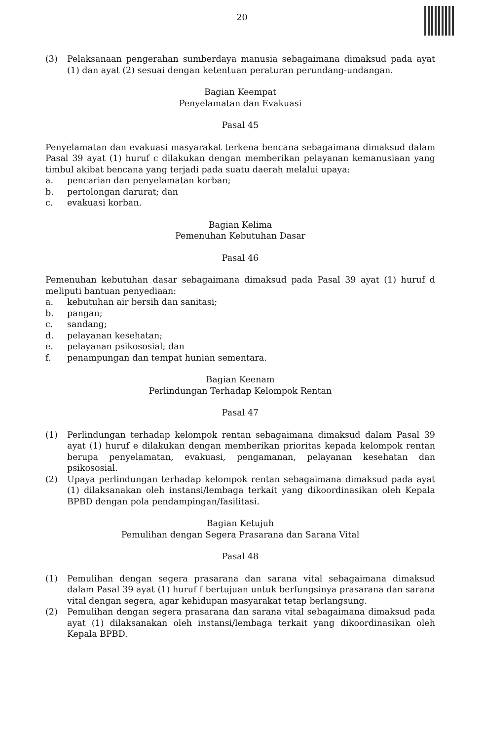20
(3) Pelaksanaan pengerahan sumberdaya manusia sebagaimana dimaksud pada ayat (1) dan ayat (2) sesuai dengan ketentuan peraturan perundang-undangan.
Bagian Keempat
Penyelamatan dan Evakuasi
Pasal 45
Penyelamatan dan evakuasi masyarakat terkena bencana sebagaimana dimaksud dalam Pasal 39 ayat (1) huruf c dilakukan dengan memberikan pelayanan kemanusiaan yang timbul akibat bencana yang terjadi pada suatu daerah melalui upaya:
a. pencarian dan penyelamatan korban;
b. pertolongan darurat; dan
c. evakuasi korban.
Bagian Kelima
Pemenuhan Kebutuhan Dasar
Pasal 46
Pemenuhan kebutuhan dasar sebagaimana dimaksud pada Pasal 39 ayat (1) huruf d meliputi bantuan penyediaan:
a. kebutuhan air bersih dan sanitasi;
b. pangan;
c. sandang;
d. pelayanan kesehatan;
e. pelayanan psikososial; dan
f. penampungan dan tempat hunian sementara.
Bagian Keenam
Perlindungan Terhadap Kelompok Rentan
Pasal 47
(1) Perlindungan terhadap kelompok rentan sebagaimana dimaksud dalam Pasal 39 ayat (1) huruf e dilakukan dengan memberikan prioritas kepada kelompok rentan berupa penyelamatan, evakuasi, pengamanan, pelayanan kesehatan dan psikososial.
(2) Upaya perlindungan terhadap kelompok rentan sebagaimana dimaksud pada ayat (1) dilaksanakan oleh instansi/lembaga terkait yang dikoordinasikan oleh Kepala BPBD dengan pola pendampingan/fasilitasi.
Bagian Ketujuh
Pemulihan dengan Segera Prasarana dan Sarana Vital
Pasal 48
(1) Pemulihan dengan segera prasarana dan sarana vital sebagaimana dimaksud dalam Pasal 39 ayat (1) huruf f bertujuan untuk berfungsinya prasarana dan sarana vital dengan segera, agar kehidupan masyarakat tetap berlangsung.
(2) Pemulihan dengan segera prasarana dan sarana vital sebagaimana dimaksud pada ayat (1) dilaksanakan oleh instansi/lembaga terkait yang dikoordinasikan oleh Kepala BPBD.